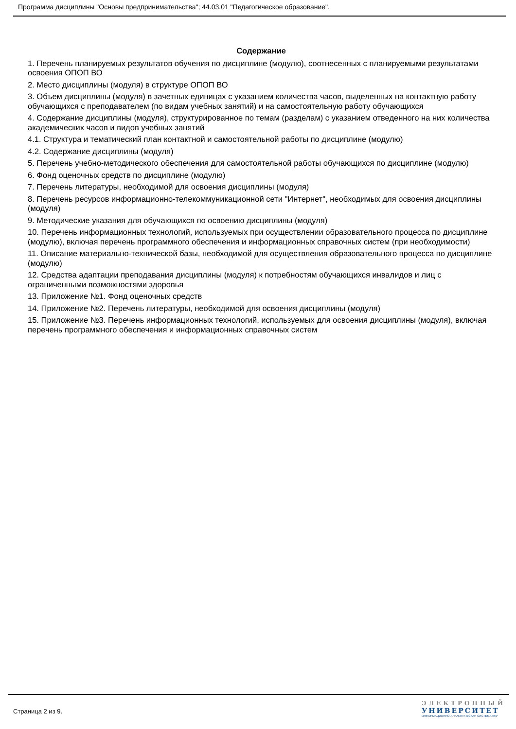Программа дисциплины "Основы предпринимательства"; 44.03.01 "Педагогическое образование".
Содержание
1. Перечень планируемых результатов обучения по дисциплине (модулю), соотнесенных с планируемыми результатами освоения ОПОП ВО
2. Место дисциплины (модуля) в структуре ОПОП ВО
3. Объем дисциплины (модуля) в зачетных единицах с указанием количества часов, выделенных на контактную работу обучающихся с преподавателем (по видам учебных занятий) и на самостоятельную работу обучающихся
4. Содержание дисциплины (модуля), структурированное по темам (разделам) с указанием отведенного на них количества академических часов и видов учебных занятий
4.1. Структура и тематический план контактной и самостоятельной работы по дисциплине (модулю)
4.2. Содержание дисциплины (модуля)
5. Перечень учебно-методического обеспечения для самостоятельной работы обучающихся по дисциплине (модулю)
6. Фонд оценочных средств по дисциплине (модулю)
7. Перечень литературы, необходимой для освоения дисциплины (модуля)
8. Перечень ресурсов информационно-телекоммуникационной сети "Интернет", необходимых для освоения дисциплины (модуля)
9. Методические указания для обучающихся по освоению дисциплины (модуля)
10. Перечень информационных технологий, используемых при осуществлении образовательного процесса по дисциплине (модулю), включая перечень программного обеспечения и информационных справочных систем (при необходимости)
11. Описание материально-технической базы, необходимой для осуществления образовательного процесса по дисциплине (модулю)
12. Средства адаптации преподавания дисциплины (модуля) к потребностям обучающихся инвалидов и лиц с ограниченными возможностями здоровья
13. Приложение №1. Фонд оценочных средств
14. Приложение №2. Перечень литературы, необходимой для освоения дисциплины (модуля)
15. Приложение №3. Перечень информационных технологий, используемых для освоения дисциплины (модуля), включая перечень программного обеспечения и информационных справочных систем
Страница 2 из 9.
ЭЛЕКТРОННЫЙ
УНИВЕРСИТЕТ
ИНФОРМАЦИОННО-АНАЛИТИЧЕСКАЯ СИСТЕМА КФУ